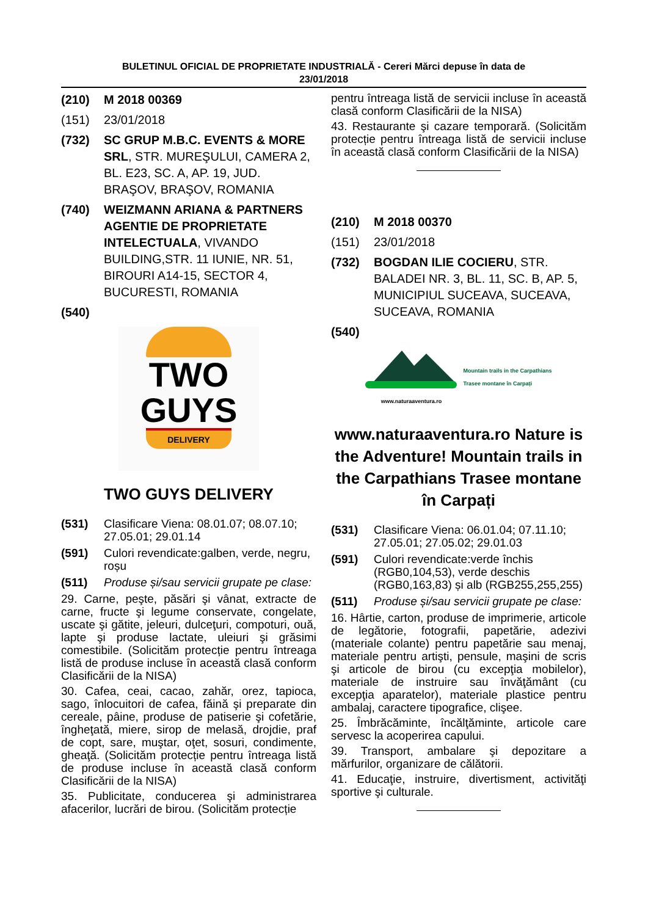BULETINUL OFICIAL DE PROPRIETATE INDUSTRIALĂ - Cereri Mărci depuse în data de
23/01/2018
(210) M 2018 00369
(151) 23/01/2018
(732) SC GRUP M.B.C. EVENTS & MORE SRL, STR. MUREŞULUI, CAMERA 2, BL. E23, SC. A, AP. 19, JUD. BRAŞOV, BRAŞOV, ROMANIA
(740) WEIZMANN ARIANA & PARTNERS AGENTIE DE PROPRIETATE INTELECTUALA, VIVANDO BUILDING,STR. 11 IUNIE, NR. 51, BIROURI A14-15, SECTOR 4, BUCURESTI, ROMANIA
(540)
TWO
GUYS
DELIVERY
TWO GUYS DELIVERY
(531) Clasificare Viena: 08.01.07; 08.07.10; 27.05.01; 29.01.14
(591) Culori revendicate:galben, verde, negru, roșu
(511) Produse și/sau servicii grupate pe clase:
29. Carne, peşte, păsări şi vânat, extracte de carne, fructe şi legume conservate, congelate, uscate şi gătite, jeleuri, dulceţuri, compoturi, ouă, lapte şi produse lactate, uleiuri şi grăsimi comestibile. (Solicităm protecție pentru întreaga listă de produse incluse în această clasă conform Clasificării de la NISA)
30. Cafea, ceai, cacao, zahăr, orez, tapioca, sago, înlocuitori de cafea, făină şi preparate din cereale, pâine, produse de patiserie şi cofetărie, îngheţată, miere, sirop de melasă, drojdie, praf de copt, sare, muştar, oţet, sosuri, condimente, gheaţă. (Solicităm protecție pentru întreaga listă de produse incluse în această clasă conform Clasificării de la NISA)
35. Publicitate, conducerea şi administrarea afacerilor, lucrări de birou. (Solicităm protecție
pentru întreaga listă de servicii incluse în această clasă conform Clasificării de la NISA)
43. Restaurante şi cazare temporară. (Solicităm protecție pentru întreaga listă de servicii incluse în această clasă conform Clasificării de la NISA)
(210) M 2018 00370
(151) 23/01/2018
(732) BOGDAN ILIE COCIERU, STR. BALADEI NR. 3, BL. 11, SC. B, AP. 5, MUNICIPIUL SUCEAVA, SUCEAVA, SUCEAVA, ROMANIA
(540)
www.naturaaventura.ro
Mountain trails in the Carpathians
Trasee montane în Carpați
www.naturaaventura.ro Nature is the Adventure! Mountain trails in the Carpathians Trasee montane în Carpați
(531) Clasificare Viena: 06.01.04; 07.11.10; 27.05.01; 27.05.02; 29.01.03
(591) Culori revendicate:verde închis (RGB0,104,53), verde deschis (RGB0,163,83) și alb (RGB255,255,255)
(511) Produse și/sau servicii grupate pe clase:
16. Hârtie, carton, produse de imprimerie, articole de legătorie, fotografii, papetărie, adezivi (materiale colante) pentru papetărie sau menaj, materiale pentru artişti, pensule, maşini de scris şi articole de birou (cu excepţia mobilelor), materiale de instruire sau învăţământ (cu excepţia aparatelor), materiale plastice pentru ambalaj, caractere tipografice, clişee.
25. Îmbrăcăminte, încălţăminte, articole care servesc la acoperirea capului.
39. Transport, ambalare şi depozitare a mărfurilor, organizare de călătorii.
41. Educaţie, instruire, divertisment, activităţi sportive şi culturale.